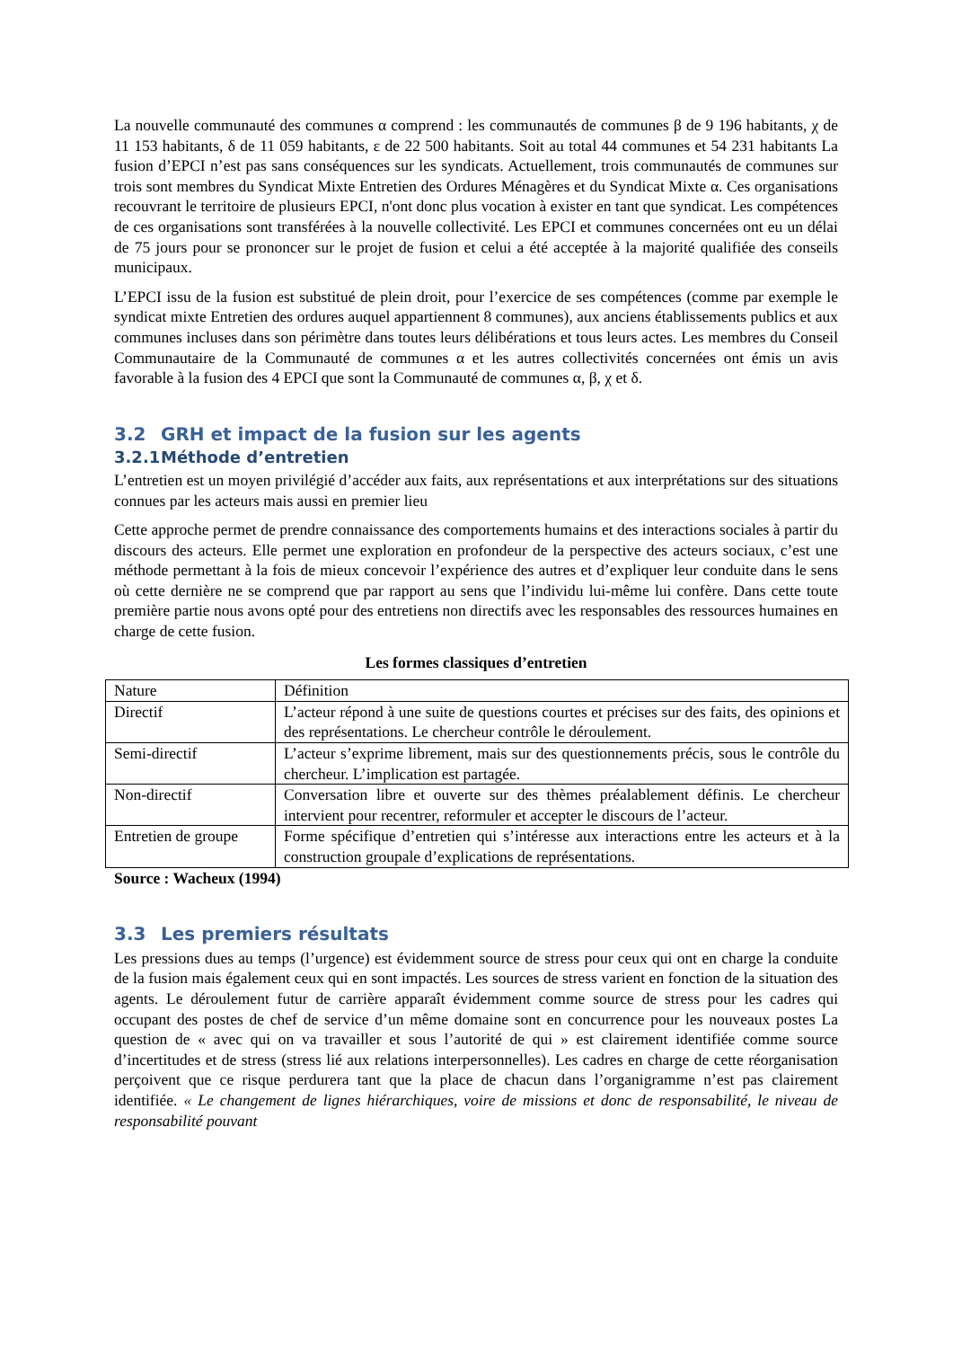La nouvelle communauté des communes α comprend : les communautés de communes β de 9 196 habitants, χ de 11 153 habitants, δ de 11 059 habitants, ε de 22 500 habitants. Soit au total 44 communes et 54 231 habitants La fusion d’EPCI n’est pas sans conséquences sur les syndicats. Actuellement, trois communautés de communes sur trois sont membres du Syndicat Mixte Entretien des Ordures Ménagères et du Syndicat Mixte α. Ces organisations recouvrant le territoire de plusieurs EPCI, n'ont donc plus vocation à exister en tant que syndicat. Les compétences de ces organisations sont transférées à la nouvelle collectivité. Les EPCI et communes concernées ont eu un délai de 75 jours pour se prononcer sur le projet de fusion et celui a été acceptée à la majorité qualifiée des conseils municipaux.
L’EPCI issu de la fusion est substitué de plein droit, pour l’exercice de ses compétences (comme par exemple le syndicat mixte Entretien des ordures auquel appartiennent 8 communes), aux anciens établissements publics et aux communes incluses dans son périmètre dans toutes leurs délibérations et tous leurs actes. Les membres du Conseil Communautaire de la Communauté de communes α et les autres collectivités concernées ont émis un avis favorable à la fusion des 4 EPCI que sont la Communauté de communes α, β, χ et δ.
3.2 GRH et impact de la fusion sur les agents
3.2.1 Méthode d’entretien
L’entretien est un moyen privilégié d’accéder aux faits, aux représentations et aux interprétations sur des situations connues par les acteurs mais aussi en premier lieu
Cette approche permet de prendre connaissance des comportements humains et des interactions sociales à partir du discours des acteurs. Elle permet une exploration en profondeur de la perspective des acteurs sociaux, c’est une méthode permettant à la fois de mieux concevoir l’expérience des autres et d’expliquer leur conduite dans le sens où cette dernière ne se comprend que par rapport au sens que l’individu lui-même lui confère. Dans cette toute première partie nous avons opté pour des entretiens non directifs avec les responsables des ressources humaines en charge de cette fusion.
Les formes classiques d’entretien
| Nature | Définition |
| Directif | L’acteur répond à une suite de questions courtes et précises sur des faits, des opinions et des représentations. Le chercheur contrôle le déroulement. |
| Semi-directif | L’acteur s’exprime librement, mais sur des questionnements précis, sous le contrôle du chercheur. L’implication est partagée. |
| Non-directif | Conversation libre et ouverte sur des thèmes préalablement définis. Le chercheur intervient pour recentrer, reformuler et accepter le discours de l’acteur. |
| Entretien de groupe | Forme spécifique d’entretien qui s’intéresse aux interactions entre les acteurs et à la construction groupale d’explications de représentations. |
Source : Wacheux (1994)
3.3 Les premiers résultats
Les pressions dues au temps (l’urgence) est évidemment source de stress pour ceux qui ont en charge la conduite de la fusion mais également ceux qui en sont impactés. Les sources de stress varient en fonction de la situation des agents. Le déroulement futur de carrière apparaît évidemment comme source de stress pour les cadres qui occupant des postes de chef de service d’un même domaine sont en concurrence pour les nouveaux postes La question de « avec qui on va travailler et sous l’autorité de qui » est clairement identifiée comme source d’incertitudes et de stress (stress lié aux relations interpersonnelles). Les cadres en charge de cette réorganisation perçoivent que ce risque perdurera tant que la place de chacun dans l’organigramme n’est pas clairement identifiée. « Le changement de lignes hiérarchiques, voire de missions et donc de responsabilité, le niveau de responsabilité pouvant